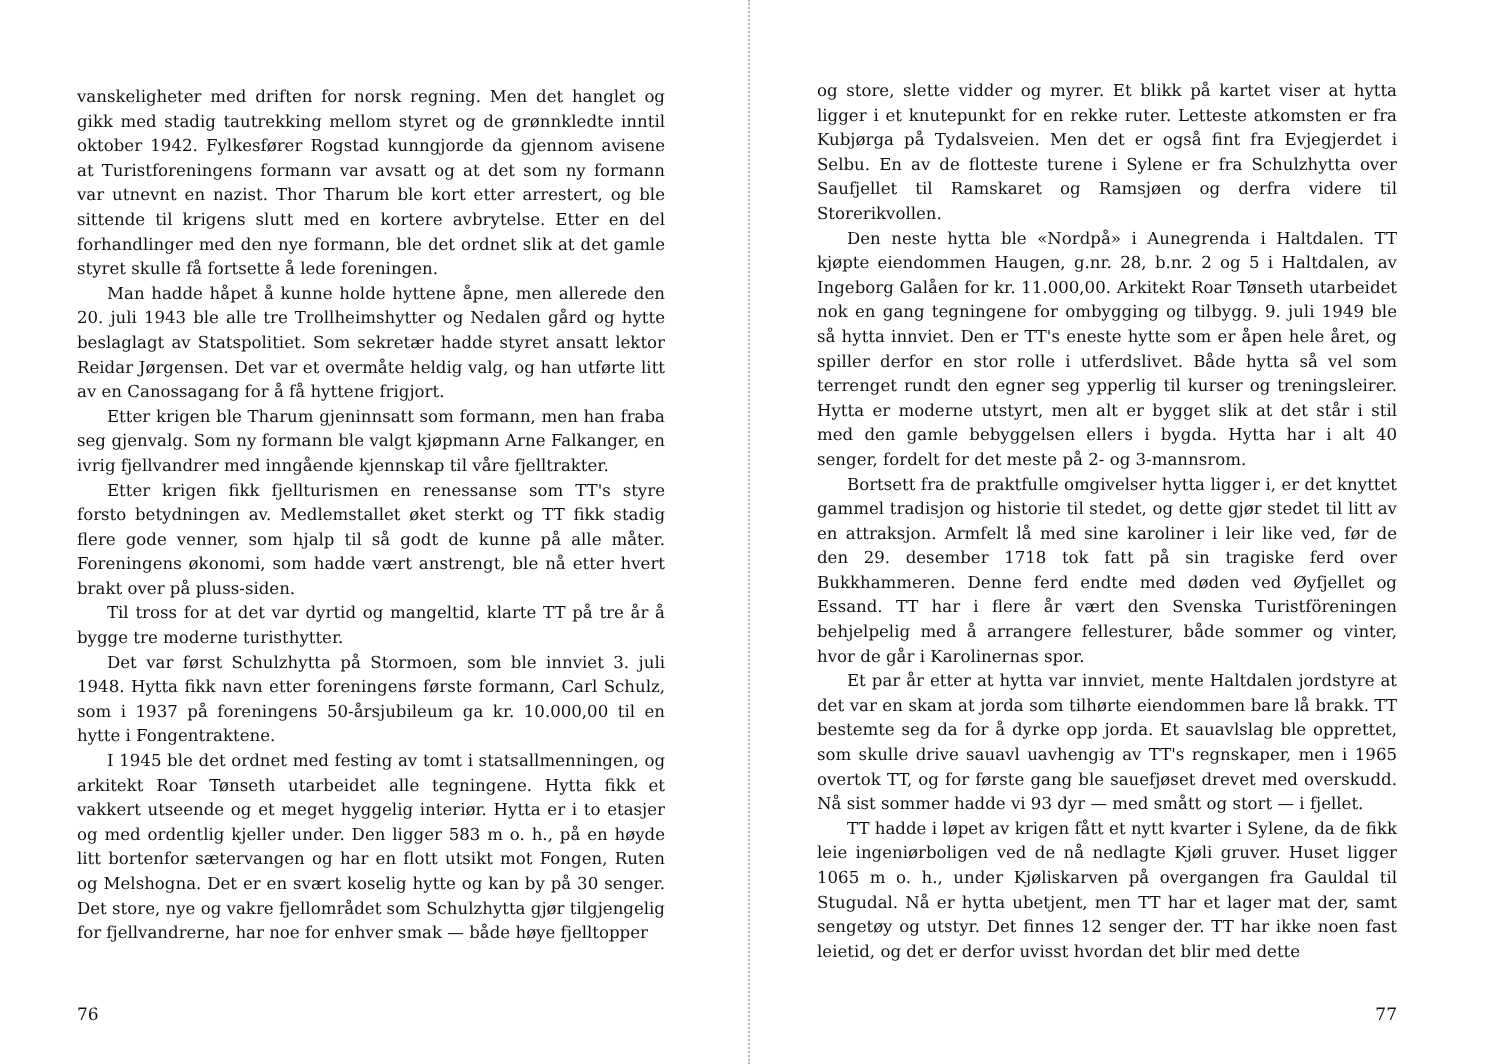vanskeligheter med driften for norsk regning. Men det hanglet og gikk med stadig tautrekking mellom styret og de grønnkledte inntil oktober 1942. Fylkesfører Rogstad kunngjorde da gjennom avisene at Turistforeningens formann var avsatt og at det som ny formann var utnevnt en nazist. Thor Tharum ble kort etter arrestert, og ble sittende til krigens slutt med en kortere avbrytelse. Etter en del forhandlinger med den nye formann, ble det ordnet slik at det gamle styret skulle få fortsette å lede foreningen.
Man hadde håpet å kunne holde hyttene åpne, men allerede den 20. juli 1943 ble alle tre Trollheimshytter og Nedalen gård og hytte beslaglagt av Statspolitiet. Som sekretær hadde styret ansatt lektor Reidar Jørgensen. Det var et overmåte heldig valg, og han utførte litt av en Canossagang for å få hyttene frigjort.
Etter krigen ble Tharum gjeninnsatt som formann, men han fraba seg gjenvalg. Som ny formann ble valgt kjøpmann Arne Falkanger, en ivrig fjellvandrer med inngående kjennskap til våre fjelltrakter.
Etter krigen fikk fjellturismen en renessanse som TT's styre forsto betydningen av. Medlemstallet øket sterkt og TT fikk stadig flere gode venner, som hjalp til så godt de kunne på alle måter. Foreningens økonomi, som hadde vært anstrengt, ble nå etter hvert brakt over på pluss-siden.
Til tross for at det var dyrtid og mangeltid, klarte TT på tre år å bygge tre moderne turisthytter.
Det var først Schulzhytta på Stormoen, som ble innviet 3. juli 1948. Hytta fikk navn etter foreningens første formann, Carl Schulz, som i 1937 på foreningens 50-årsjubileum ga kr. 10.000,00 til en hytte i Fongentraktene.
I 1945 ble det ordnet med festing av tomt i statsallmenningen, og arkitekt Roar Tønseth utarbeidet alle tegningene. Hytta fikk et vakkert utseende og et meget hyggelig interiør. Hytta er i to etasjer og med ordentlig kjeller under. Den ligger 583 m o. h., på en høyde litt bortenfor sætervangen og har en flott utsikt mot Fongen, Ruten og Melshogna. Det er en svært koselig hytte og kan by på 30 senger. Det store, nye og vakre fjellområdet som Schulzhytta gjør tilgjengelig for fjellvandrerne, har noe for enhver smak — både høye fjelltopper
76
og store, slette vidder og myrer. Et blikk på kartet viser at hytta ligger i et knutepunkt for en rekke ruter. Letteste atkomsten er fra Kubjørga på Tydalsveien. Men det er også fint fra Evjegjerdet i Selbu. En av de flotteste turene i Sylene er fra Schulzhytta over Saufjellet til Ramskaret og Ramsjøen og derfra videre til Storerikvollen.
Den neste hytta ble «Nordpå» i Aunegrenda i Haltdalen. TT kjøpte eiendommen Haugen, g.nr. 28, b.nr. 2 og 5 i Haltdalen, av Ingeborg Galåen for kr. 11.000,00. Arkitekt Roar Tønseth utarbeidet nok en gang tegningene for ombygging og tilbygg. 9. juli 1949 ble så hytta innviet. Den er TT's eneste hytte som er åpen hele året, og spiller derfor en stor rolle i utferdslivet. Både hytta så vel som terrenget rundt den egner seg ypperlig til kurser og treningsleirer. Hytta er moderne utstyrt, men alt er bygget slik at det står i stil med den gamle bebyggelsen ellers i bygda. Hytta har i alt 40 senger, fordelt for det meste på 2- og 3-mannsrom.
Bortsett fra de praktfulle omgivelser hytta ligger i, er det knyttet gammel tradisjon og historie til stedet, og dette gjør stedet til litt av en attraksjon. Armfelt lå med sine karoliner i leir like ved, før de den 29. desember 1718 tok fatt på sin tragiske ferd over Bukkhammeren. Denne ferd endte med døden ved Øyfjellet og Essand. TT har i flere år vært den Svenska Turistföreningen behjelpelig med å arrangere fellesturer, både sommer og vinter, hvor de går i Karolinernas spor.
Et par år etter at hytta var innviet, mente Haltdalen jordstyre at det var en skam at jorda som tilhørte eiendommen bare lå brakk. TT bestemte seg da for å dyrke opp jorda. Et sauavlslag ble opprettet, som skulle drive sauavl uavhengig av TT's regnskaper, men i 1965 overtok TT, og for første gang ble sauefjøset drevet med overskudd. Nå sist sommer hadde vi 93 dyr — med smått og stort — i fjellet.
TT hadde i løpet av krigen fått et nytt kvarter i Sylene, da de fikk leie ingeniørboligen ved de nå nedlagte Kjøli gruver. Huset ligger 1065 m o. h., under Kjøliskarven på overgangen fra Gauldal til Stugudal. Nå er hytta ubetjent, men TT har et lager mat der, samt sengetøy og utstyr. Det finnes 12 senger der. TT har ikke noen fast leietid, og det er derfor uvisst hvordan det blir med dette
77